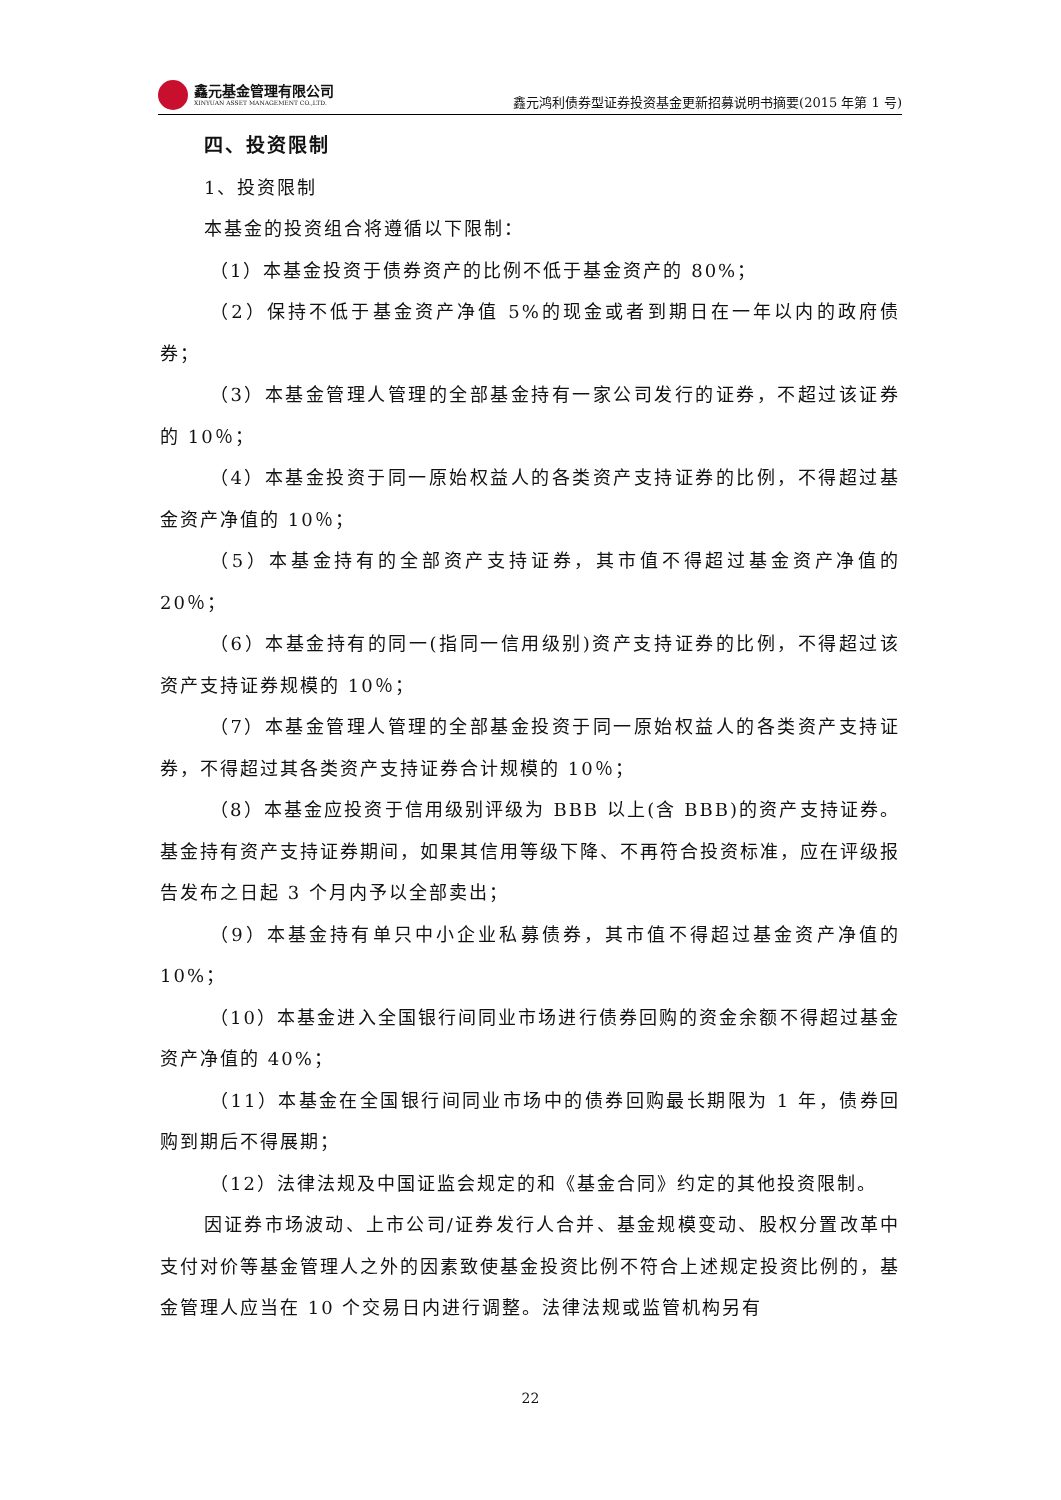鑫元基金管理有限公司
XINYUAN ASSET MANAGEMENT CO.,LTD.
鑫元鸿利债券型证券投资基金更新招募说明书摘要(2015 年第 1 号)
四、投资限制
1、投资限制
本基金的投资组合将遵循以下限制：
（1）本基金投资于债券资产的比例不低于基金资产的 80%；
（2）保持不低于基金资产净值 5%的现金或者到期日在一年以内的政府债券；
（3）本基金管理人管理的全部基金持有一家公司发行的证券，不超过该证券的 10％；
（4）本基金投资于同一原始权益人的各类资产支持证券的比例，不得超过基金资产净值的 10％；
（5）本基金持有的全部资产支持证券，其市值不得超过基金资产净值的 20％；
（6）本基金持有的同一(指同一信用级别)资产支持证券的比例，不得超过该资产支持证券规模的 10％；
（7）本基金管理人管理的全部基金投资于同一原始权益人的各类资产支持证券，不得超过其各类资产支持证券合计规模的 10％；
（8）本基金应投资于信用级别评级为 BBB 以上(含 BBB)的资产支持证券。基金持有资产支持证券期间，如果其信用等级下降、不再符合投资标准，应在评级报告发布之日起 3 个月内予以全部卖出；
（9）本基金持有单只中小企业私募债券，其市值不得超过基金资产净值的 10%；
（10）本基金进入全国银行间同业市场进行债券回购的资金余额不得超过基金资产净值的 40%；
（11）本基金在全国银行间同业市场中的债券回购最长期限为 1 年，债券回购到期后不得展期；
（12）法律法规及中国证监会规定的和《基金合同》约定的其他投资限制。
因证券市场波动、上市公司/证券发行人合并、基金规模变动、股权分置改革中支付对价等基金管理人之外的因素致使基金投资比例不符合上述规定投资比例的，基金管理人应当在 10 个交易日内进行调整。法律法规或监管机构另有
22